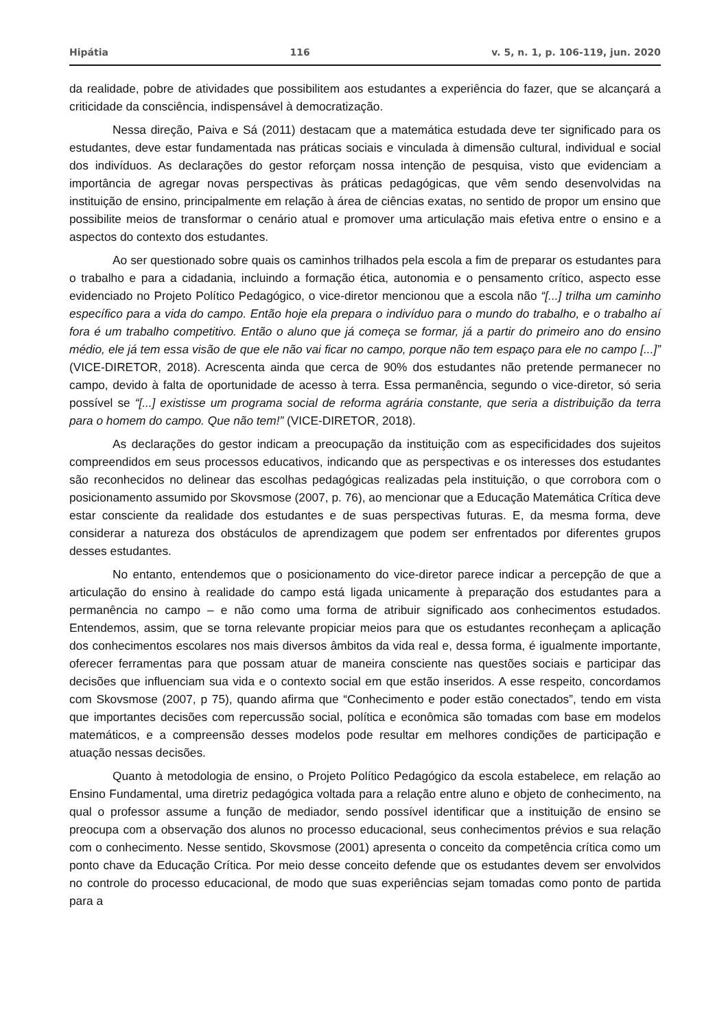Hipátia 116 v. 5, n. 1, p. 106-119, jun. 2020
da realidade, pobre de atividades que possibilitem aos estudantes a experiência do fazer, que se alcançará a criticidade da consciência, indispensável à democratização.
Nessa direção, Paiva e Sá (2011) destacam que a matemática estudada deve ter significado para os estudantes, deve estar fundamentada nas práticas sociais e vinculada à dimensão cultural, individual e social dos indivíduos. As declarações do gestor reforçam nossa intenção de pesquisa, visto que evidenciam a importância de agregar novas perspectivas às práticas pedagógicas, que vêm sendo desenvolvidas na instituição de ensino, principalmente em relação à área de ciências exatas, no sentido de propor um ensino que possibilite meios de transformar o cenário atual e promover uma articulação mais efetiva entre o ensino e a aspectos do contexto dos estudantes.
Ao ser questionado sobre quais os caminhos trilhados pela escola a fim de preparar os estudantes para o trabalho e para a cidadania, incluindo a formação ética, autonomia e o pensamento crítico, aspecto esse evidenciado no Projeto Político Pedagógico, o vice-diretor mencionou que a escola não “[...] trilha um caminho específico para a vida do campo. Então hoje ela prepara o indivíduo para o mundo do trabalho, e o trabalho aí fora é um trabalho competitivo. Então o aluno que já começa se formar, já a partir do primeiro ano do ensino médio, ele já tem essa visão de que ele não vai ficar no campo, porque não tem espaço para ele no campo [...]” (VICE-DIRETOR, 2018). Acrescenta ainda que cerca de 90% dos estudantes não pretende permanecer no campo, devido à falta de oportunidade de acesso à terra. Essa permanência, segundo o vice-diretor, só seria possível se “[...] existisse um programa social de reforma agrária constante, que seria a distribuição da terra para o homem do campo. Que não tem!” (VICE-DIRETOR, 2018).
As declarações do gestor indicam a preocupação da instituição com as especificidades dos sujeitos compreendidos em seus processos educativos, indicando que as perspectivas e os interesses dos estudantes são reconhecidos no delinear das escolhas pedagógicas realizadas pela instituição, o que corrobora com o posicionamento assumido por Skovsmose (2007, p. 76), ao mencionar que a Educação Matemática Crítica deve estar consciente da realidade dos estudantes e de suas perspectivas futuras. E, da mesma forma, deve considerar a natureza dos obstáculos de aprendizagem que podem ser enfrentados por diferentes grupos desses estudantes.
No entanto, entendemos que o posicionamento do vice-diretor parece indicar a percepção de que a articulação do ensino à realidade do campo está ligada unicamente à preparação dos estudantes para a permanência no campo – e não como uma forma de atribuir significado aos conhecimentos estudados. Entendemos, assim, que se torna relevante propiciar meios para que os estudantes reconheçam a aplicação dos conhecimentos escolares nos mais diversos âmbitos da vida real e, dessa forma, é igualmente importante, oferecer ferramentas para que possam atuar de maneira consciente nas questões sociais e participar das decisões que influenciam sua vida e o contexto social em que estão inseridos. A esse respeito, concordamos com Skovsmose (2007, p 75), quando afirma que “Conhecimento e poder estão conectados”, tendo em vista que importantes decisões com repercussão social, política e econômica são tomadas com base em modelos matemáticos, e a compreensão desses modelos pode resultar em melhores condições de participação e atuação nessas decisões.
Quanto à metodologia de ensino, o Projeto Político Pedagógico da escola estabelece, em relação ao Ensino Fundamental, uma diretriz pedagógica voltada para a relação entre aluno e objeto de conhecimento, na qual o professor assume a função de mediador, sendo possível identificar que a instituição de ensino se preocupa com a observação dos alunos no processo educacional, seus conhecimentos prévios e sua relação com o conhecimento. Nesse sentido, Skovsmose (2001) apresenta o conceito da competência crítica como um ponto chave da Educação Crítica. Por meio desse conceito defende que os estudantes devem ser envolvidos no controle do processo educacional, de modo que suas experiências sejam tomadas como ponto de partida para a